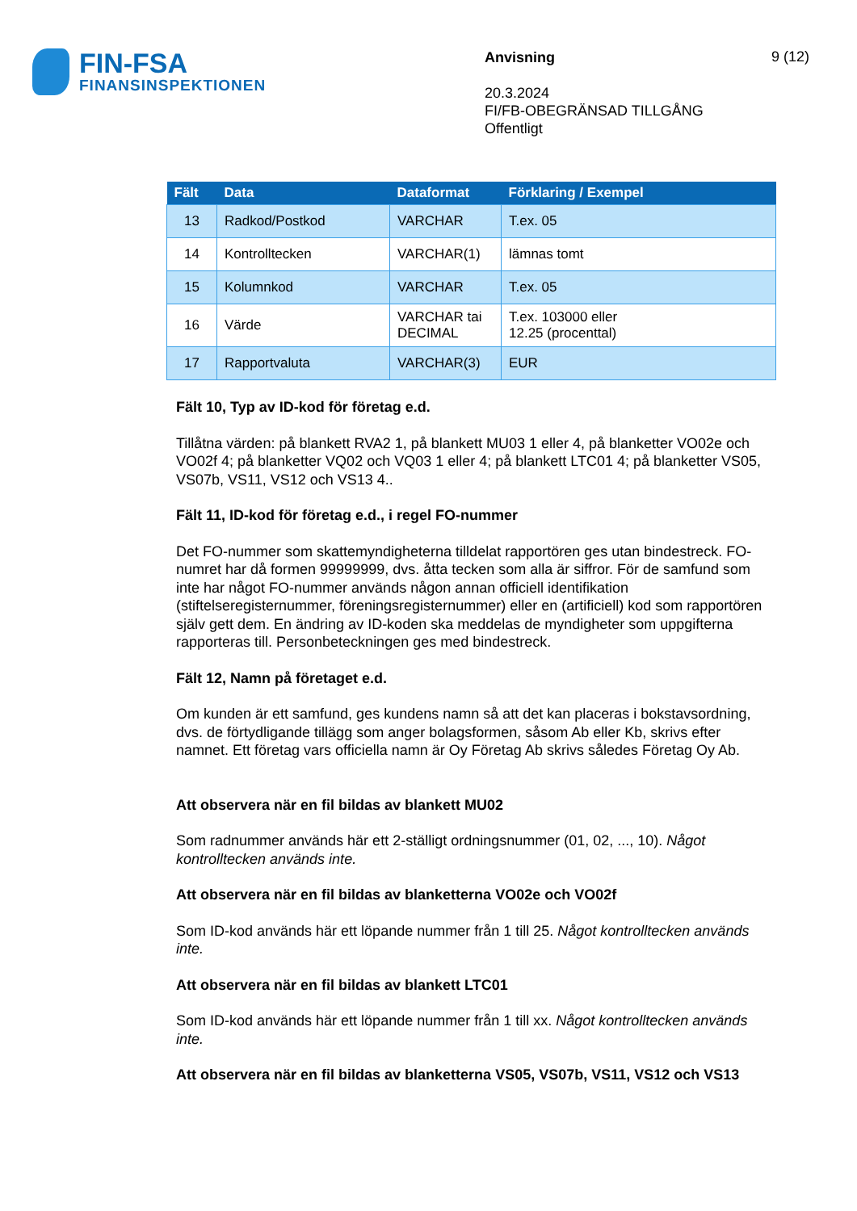FIN-FSA
FINANSINSPEKTIONEN
Anvisning
20.3.2024
FI/FB-OBEGRÄNSAD TILLGÅNG
Offentligt
9 (12)
| Fält | Data | Dataformat | Förklaring / Exempel |
| --- | --- | --- | --- |
| 13 | Radkod/Postkod | VARCHAR | T.ex. 05 |
| 14 | Kontrolltecken | VARCHAR(1) | lämnas tomt |
| 15 | Kolumnkod | VARCHAR | T.ex. 05 |
| 16 | Värde | VARCHAR tai DECIMAL | T.ex. 103000 eller 12.25 (procenttal) |
| 17 | Rapportvaluta | VARCHAR(3) | EUR |
Fält 10, Typ av ID-kod för företag e.d.
Tillåtna värden: på blankett RVA2 1, på blankett MU03 1 eller 4, på blanketter VO02e och VO02f 4; på blanketter VQ02 och VQ03 1 eller 4; på blankett LTC01 4; på blanketter VS05, VS07b, VS11, VS12 och VS13 4..
Fält 11, ID-kod för företag e.d., i regel FO-nummer
Det FO-nummer som skattemyndigheterna tilldelat rapportören ges utan bindestreck. FO-numret har då formen 99999999, dvs. åtta tecken som alla är siffror. För de samfund som inte har något FO-nummer används någon annan officiell identifikation (stiftelseregisternummer, föreningsregisternummer) eller en (artificiell) kod som rapportören själv gett dem. En ändring av ID-koden ska meddelas de myndigheter som uppgifterna rapporteras till. Personbeteckningen ges med bindestreck.
Fält 12, Namn på företaget e.d.
Om kunden är ett samfund, ges kundens namn så att det kan placeras i bokstavsordning, dvs. de förtydligande tillägg som anger bolagsformen, såsom Ab eller Kb, skrivs efter namnet. Ett företag vars officiella namn är Oy Företag Ab skrivs således Företag Oy Ab.
Att observera när en fil bildas av blankett MU02
Som radnummer används här ett 2-ställigt ordningsnummer (01, 02, ..., 10). Något kontrolltecken används inte.
Att observera när en fil bildas av blanketterna VO02e och VO02f
Som ID-kod används här ett löpande nummer från 1 till 25. Något kontrolltecken används inte.
Att observera när en fil bildas av blankett LTC01
Som ID-kod används här ett löpande nummer från 1 till xx. Något kontrolltecken används inte.
Att observera när en fil bildas av blanketterna VS05, VS07b, VS11, VS12 och VS13